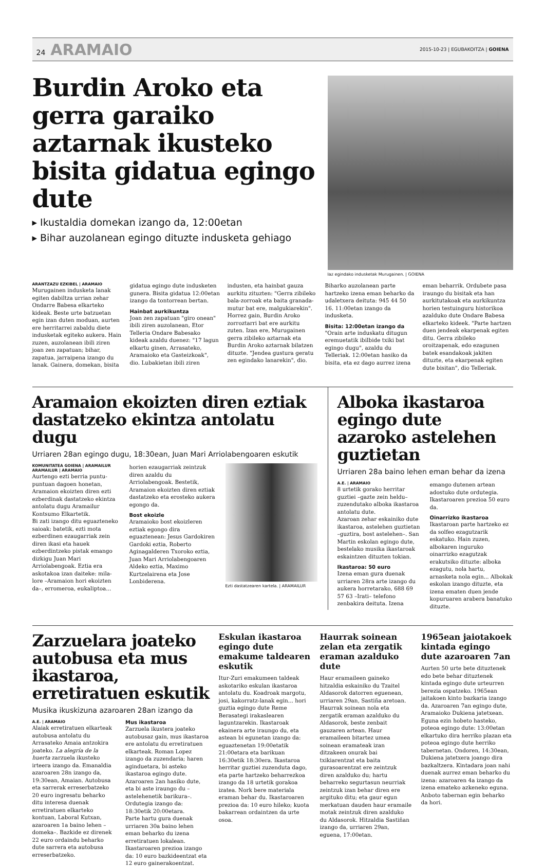24 ARAMAIO
2015-10-23 | EGUBAKOITZA | GOIENA
Burdin Aroko eta gerra garaiko aztarnak ikusteko bisita gidatua egingo dute
▸ Ikustaldia domekan izango da, 12:00etan
▸ Bihar auzolanean egingo dituzte indusketa gehiago
Iaz egindako indusketak Murugainen. | GOIENA
ARANTZAZU EZKIBEL | ARAMAIO
Murugainen indusketa lanak egiten dabiltza urrian zehar Ondarre Babesa elkarteko kideak. Beste urte batzuetan egin izan duten moduan, aurten ere herritarrei zabaldu diete indusketak egiteko aukera. Hain zuzen, auzolanean ibili ziren joan zen zapatuan; bihar, zapatua, jarraipena izango du lanak. Gainera, domekan, bisita gidatua egingo dute indusketen gunera. Bisita gidatua 12:00etan izango da tontorrean bertan.
Hainbat aurkikuntza
Joan zen zapatuan "giro onean" ibili ziren auzolanean, Etor Telleria Ondare Babesako kideak azaldu duenez: "17 lagun elkartu ginen, Arrasateko, Aramaioko eta Gasteizkoak", dio. Lubakietan ibili ziren industen, eta hainbat gauza aurkitu zituzten: "Gerra zibileko bala-zorroak eta baita granada-mutur bat ere, malgukiarekin". Horrez gain, Burdin Aroko zorroztarri bat ere aurkitu zuten. Izan ere, Murugainen gerra zibileko aztarnak eta Burdin Aroko aztarnak bilatzen dituzte. "Jendea gustura geratu zen egindako lanarekin", dio.
Biharko auzolanean parte hartzeko izena eman beharko da udaletxera deituta: 945 44 50 16. 11:00etan izango da indusketa.
Bisita: 12:00etan izango da
"Orain arte induskatu ditugun eremuetatik ibilbide txiki bat egingo dugu", azaldu du Telleriak. 12:00etan hasiko da bisita, eta ez dago aurrez izena eman beharrik. Ordubete pasa iraungo du bisitak eta han aurkitutakoak eta aurkikuntza horien testuinguru historikoa azalduko dute Ondare Babesa elkarteko kideek. "Parte hartzen duen jendeak ekarpenak egiten ditu. Gerra zibileko oroitzapenak, edo ezagunen batek esandakoak jakiten dituzte, eta ekarpenak egiten dute bisitan", dio Telleriak.
Aramaion ekoizten diren eztiak dastatzeko ekintza antolatu dugu
Urriaren 28an egingo dugu, 18:30ean, Juan Mari Arriolabengoaren eskutik
KOMUNITATEA GOIENA | ARAMAILUR
ARAMAILUR | ARAMAIO
Aurtengo ezti berria puntu-puntuan dagoen honetan, Aramaion ekoizten diren ezti ezberdinak dastatzeko ekintza antolatu dugu Aramailur Kontsumo Elkartetik.
Bi zati izango ditu eguazteneko saioak: batetik, ezti mota ezberdinen ezaugarriak zein diren ikasi eta hauek ezberdintzeko pistak emango dizkigu Juan Mari Arriolabengoak. Eztia era askotakoa izan daiteke: mila-lore –Aramaion hori ekoizten da–, erromeroa, eukaliptoa... horien ezaugarriak zeintzuk diren azaldu du Arriolabengoak. Bestetik, Aramaion ekoizten diren eztiak dastatzeko eta erosteko aukera egongo da.
Bost ekoizle
Aramaioko bost ekoizleren eztiak egongo dira eguaztenean: Jesus Gardokiren Gardoki eztia, Roberto Aginagalderen Txoroko eztia, Juan Mari Arriolabengoaren Aldeko eztia, Maximo Kurtzelairena eta Jose Lonbiderena.
Ezti dastatzearen kartela. | ARAMAILUR
Alboka ikastaroa egingo dute azaroko astelehen guztietan
Urriaren 28a baino lehen eman behar da izena
A.E. | ARAMAIO
8 urtetik gorako herritar guztiei –gazte zein heldu– zuzendutako alboka ikastaroa antolatu dute.
Azaroan zehar eskainiko dute ikastaroa, astelehen guztietan –guztira, bost astelehen–. San Martin eskolan egingo dute, bestelako musika ikastaroak eskaintzen dituzten tokian.
Ikastaroa: 50 euro
Izena eman gura duenak urriaren 28ra arte izango du aukera horretarako, 688 69 57 63 –Irati– telefono zenbakira deituta. Izena emango dutenen artean adostuko dute ordutegia. Ikastaroaren prezioa 50 euro da.
Oinarrizko ikastaroa
Ikastaroan parte hartzeko ez da solfeo ezagutzarik eskatuko. Hain zuzen, albokaren inguruko oinarrizko ezagutzak erakutsiko dituzte: alboka ezagutu, nola hartu, arnasketa nola egin... Albokak eskolan izango dituzte, eta izena ematen duen jende kopuruaren arabera banatuko dituzte.
Zarzuelara joateko autobusa eta mus ikastaroa, erretiratuen eskutik
Musika ikuskizuna azaroaren 28an izango da
A.E. | ARAMAIO
Alaiak erretiratuen elkarteak autobusa antolatu du Arrasateko Amaia antzokira joateko. La alegría de la huerta zarzuela ikusteko irteera izango da. Emanaldia azaroaren 28n izango da, 19:30ean, Amaian. Autobusa eta sarrerak erreserbatzeko 20 euro ingresatu beharko ditu interesa duenak erretiratuen elkarteko kontuan, Laboral Kutxan, azaroaren 1a baino lehen –domeka–. Bazkide ez direnek 22 euro ordaindu beharko dute sarrera eta autobusa erreserbatzeko.
Mus ikastaroa
Zarzuela ikustera joateko autobusaz gain, mus ikastaroa ere antolatu du erretiratuen elkarteak. Roman Lopez izango da zuzendaria; haren aginduetara, bi asteko ikastaroa egingo dute. Azaroaren 2an hasiko dute, eta bi aste iraungo du –astelehenetik barikura–. Ordutegia izango da: 18:30etik 20:00etara.
Parte hartu gura duenak urriaren 30a baino lehen eman beharko du izena erretiratuen lokalean. Ikastaroaren prezioa izango da: 10 euro bazkideentzat eta 12 euro gainerakoentzat.
Eskulan ikastaroa egingo dute emakume taldearen eskutik
Itur-Zuri emakumeen taldeak askotariko eskulan ikastaroa antolatu du. Koadroak margotu, josi, kakorratz-lanak egin... hori guztia egingo dute Reme Berasategi irakaslearen laguntzarekin. Ikastaroak ekainera arte iraungo du, eta astean bi egunetan izango da: eguaztenetan 19:00etatik 21:00etara eta barikuan 16:30etik 18:30era. Ikastaroa herritar guztiei zuzenduta dago, eta parte hartzeko beharrezkoa izango da 18 urtetik gorakoa izatea. Nork bere materiala eraman behar du. Ikastaroaren prezioa da: 10 euro hileko; kuota bakarrean ordaintzen da urte osoa.
Haurrak soinean zelan eta zergatik eraman azalduko dute
Haur eramaileen gaineko hitzaldia eskainiko du Tzaitel Aldasorok datorren eguenean, urriaren 29an, Sastiña aretoan. Haurrak soinean nola eta zergatik eraman azalduko du Aldasorok, beste zenbait gauzaren artean. Haur eramaileen bitartez umea soinean eramateak izan ditzakeen onurak bai txikiarentzat eta baita gurasoarentzat ere zeintzuk diren azalduko du; hartu beharreko segurtasun neurriak zeintzuk izan behar diren ere argituko ditu; eta gaur egun merkatuan dauden haur eramaile motak zeintzuk diren azalduko du Aldasorok. Hitzaldia Sastiñan izango da, urriaren 29an, eguena, 17:00etan.
1965ean jaiotakoek kintada egingo dute azaroaren 7an
Aurten 50 urte bete dituztenek edo bete behar dituztenek kintada egingo dute urteurren berezia ospatzeko. 1965ean jaitakoen kinto bazkaria izango da. Azaroaren 7an egingo dute, Aramaioko Dukiena jatetxean. Eguna ezin hobeto hasteko, poteoa egingo dute: 13:00etan elkartuko dira herriko plazan eta poteoa egingo dute herriko tabernetan. Ondoren, 14:30ean, Dukiena jatetxera joango dira bazkaltzera. Kintadara joan nahi duenak aurrez eman beharko du izena: azaroaren 4a izango da izena emateko azkeneko eguna. Anboto tabernan egin beharko da hori.